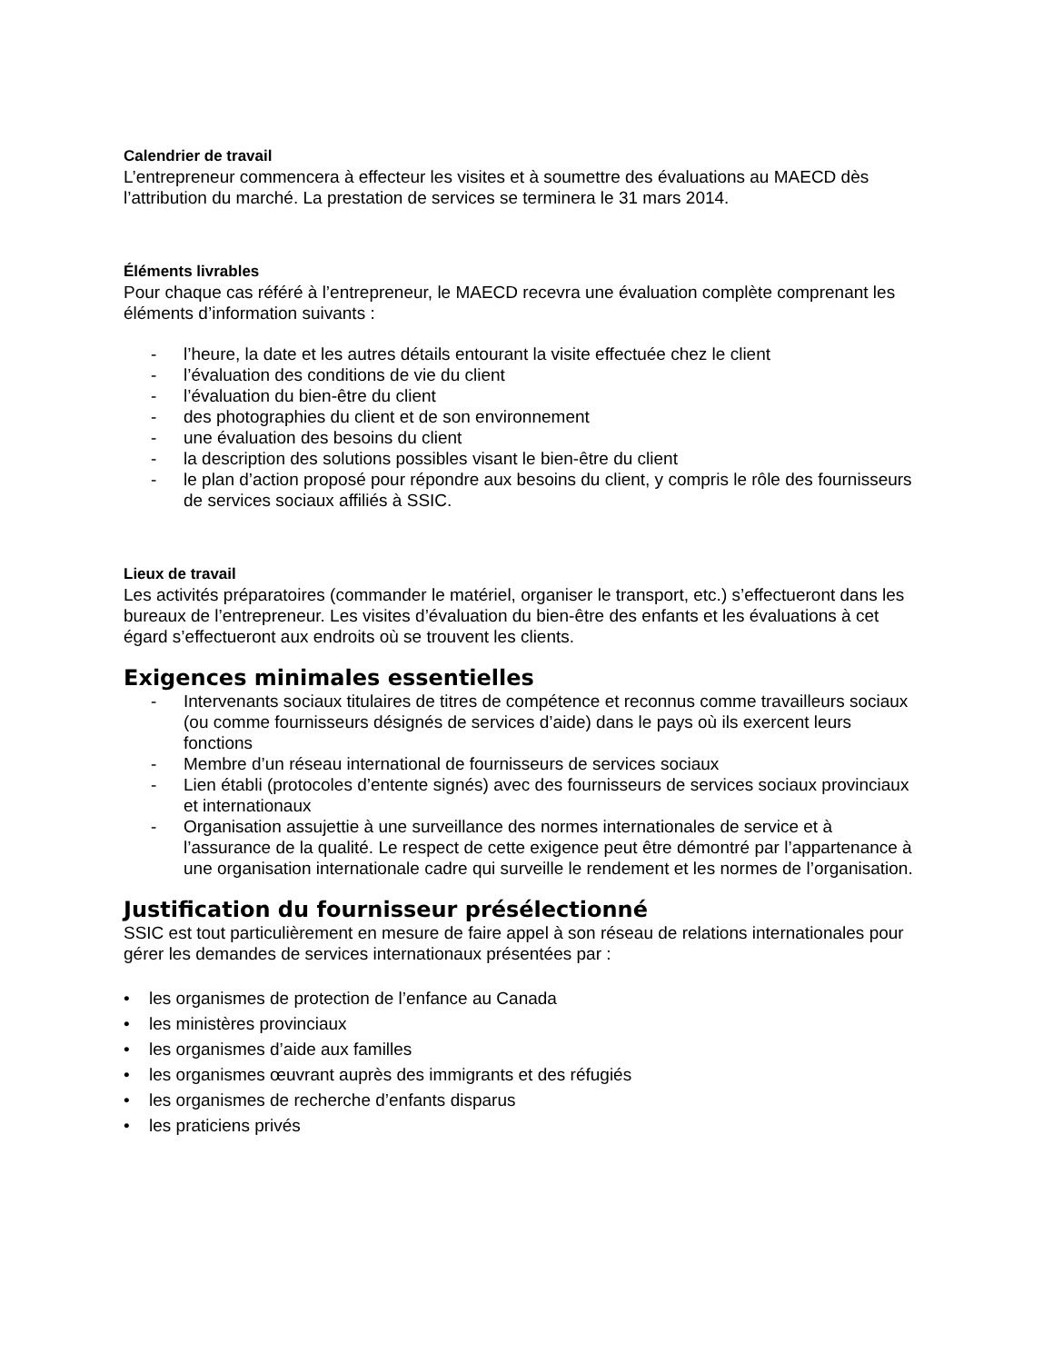Calendrier de travail
L’entrepreneur commencera à effecteur les visites et à soumettre des évaluations au MAECD dès l’attribution du marché. La prestation de services se terminera le 31 mars 2014.
Éléments livrables
Pour chaque cas référé à l’entrepreneur, le MAECD recevra une évaluation complète comprenant les éléments d’information suivants :
- l’heure, la date et les autres détails entourant la visite effectuée chez le client
- l’évaluation des conditions de vie du client
- l’évaluation du bien-être du client
- des photographies du client et de son environnement
- une évaluation des besoins du client
- la description des solutions possibles visant le bien-être du client
- le plan d’action proposé pour répondre aux besoins du client, y compris le rôle des fournisseurs de services sociaux affiliés à SSIC.
Lieux de travail
Les activités préparatoires (commander le matériel, organiser le transport, etc.) s’effectueront dans les bureaux de l’entrepreneur. Les visites d’évaluation du bien-être des enfants et les évaluations à cet égard s’effectueront aux endroits où se trouvent les clients.
Exigences minimales essentielles
- Intervenants sociaux titulaires de titres de compétence et reconnus comme travailleurs sociaux (ou comme fournisseurs désignés de services d’aide) dans le pays où ils exercent leurs fonctions
- Membre d’un réseau international de fournisseurs de services sociaux
- Lien établi (protocoles d’entente signés) avec des fournisseurs de services sociaux provinciaux et internationaux
- Organisation assujettie à une surveillance des normes internationales de service et à l’assurance de la qualité. Le respect de cette exigence peut être démontré par l’appartenance à une organisation internationale cadre qui surveille le rendement et les normes de l’organisation.
Justification du fournisseur présélectionné
SSIC est tout particulièrement en mesure de faire appel à son réseau de relations internationales pour gérer les demandes de services internationaux présentées par :
• les organismes de protection de l’enfance au Canada
• les ministères provinciaux
• les organismes d’aide aux familles
• les organismes œuvrant auprès des immigrants et des réfugiés
• les organismes de recherche d’enfants disparus
• les praticiens privés